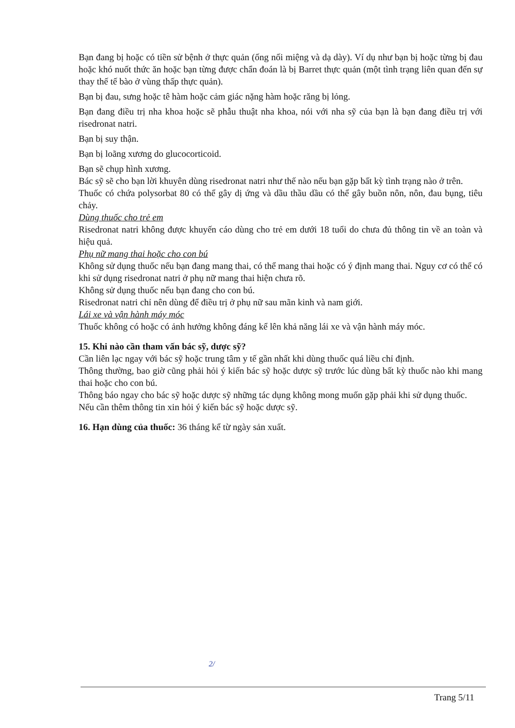Bạn đang bị hoặc có tiền sử bệnh ở thực quản (ống nối miệng và dạ dày). Ví dụ như bạn bị hoặc từng bị đau hoặc khó nuốt thức ăn hoặc bạn từng được chẩn đoán là bị Barret thực quản (một tình trạng liên quan đến sự thay thế tế bào ở vùng thấp thực quản).
Bạn bị đau, sưng hoặc tê hàm hoặc cảm giác nặng hàm hoặc răng bị lỏng.
Bạn đang điều trị nha khoa hoặc sẽ phẫu thuật nha khoa, nói với nha sỹ của bạn là bạn đang điều trị với risedronat natri.
Bạn bị suy thận.
Bạn bị loãng xương do glucocorticoid.
Bạn sẽ chụp hình xương.
Bác sỹ sẽ cho bạn lời khuyên dùng risedronat natri như thế nào nếu bạn gặp bất kỳ tình trạng nào ở trên.
Thuốc có chứa polysorbat 80 có thể gây dị ứng và dầu thầu dầu có thể gây buồn nôn, nôn, đau bụng, tiêu chảy.
Dùng thuốc cho trẻ em
Risedronat natri không được khuyến cáo dùng cho trẻ em dưới 18 tuổi do chưa đủ thông tin về an toàn và hiệu quả.
Phụ nữ mang thai hoặc cho con bú
Không sử dụng thuốc nếu bạn đang mang thai, có thể mang thai hoặc có ý định mang thai. Nguy cơ có thể có khi sử dụng risedronat natri ở phụ nữ mang thai hiện chưa rõ.
Không sử dụng thuốc nếu bạn đang cho con bú.
Risedronat natri chỉ nên dùng để điều trị ở phụ nữ sau mãn kinh và nam giới.
Lái xe và vận hành máy móc
Thuốc không có hoặc có ảnh hưởng không đáng kể lên khả năng lái xe và vận hành máy móc.
15. Khi nào cần tham vấn bác sỹ, dược sỹ?
Cần liên lạc ngay với bác sỹ hoặc trung tâm y tế gần nhất khi dùng thuốc quá liều chỉ định.
Thông thường, bao giờ cũng phải hỏi ý kiến bác sỹ hoặc dược sỹ trước lúc dùng bất kỳ thuốc nào khi mang thai hoặc cho con bú.
Thông báo ngay cho bác sỹ hoặc dược sỹ những tác dụng không mong muốn gặp phải khi sử dụng thuốc.
Nếu cần thêm thông tin xin hỏi ý kiến bác sỹ hoặc dược sỹ.
16. Hạn dùng của thuốc: 36 tháng kể từ ngày sản xuất.
2/
Trang 5/11